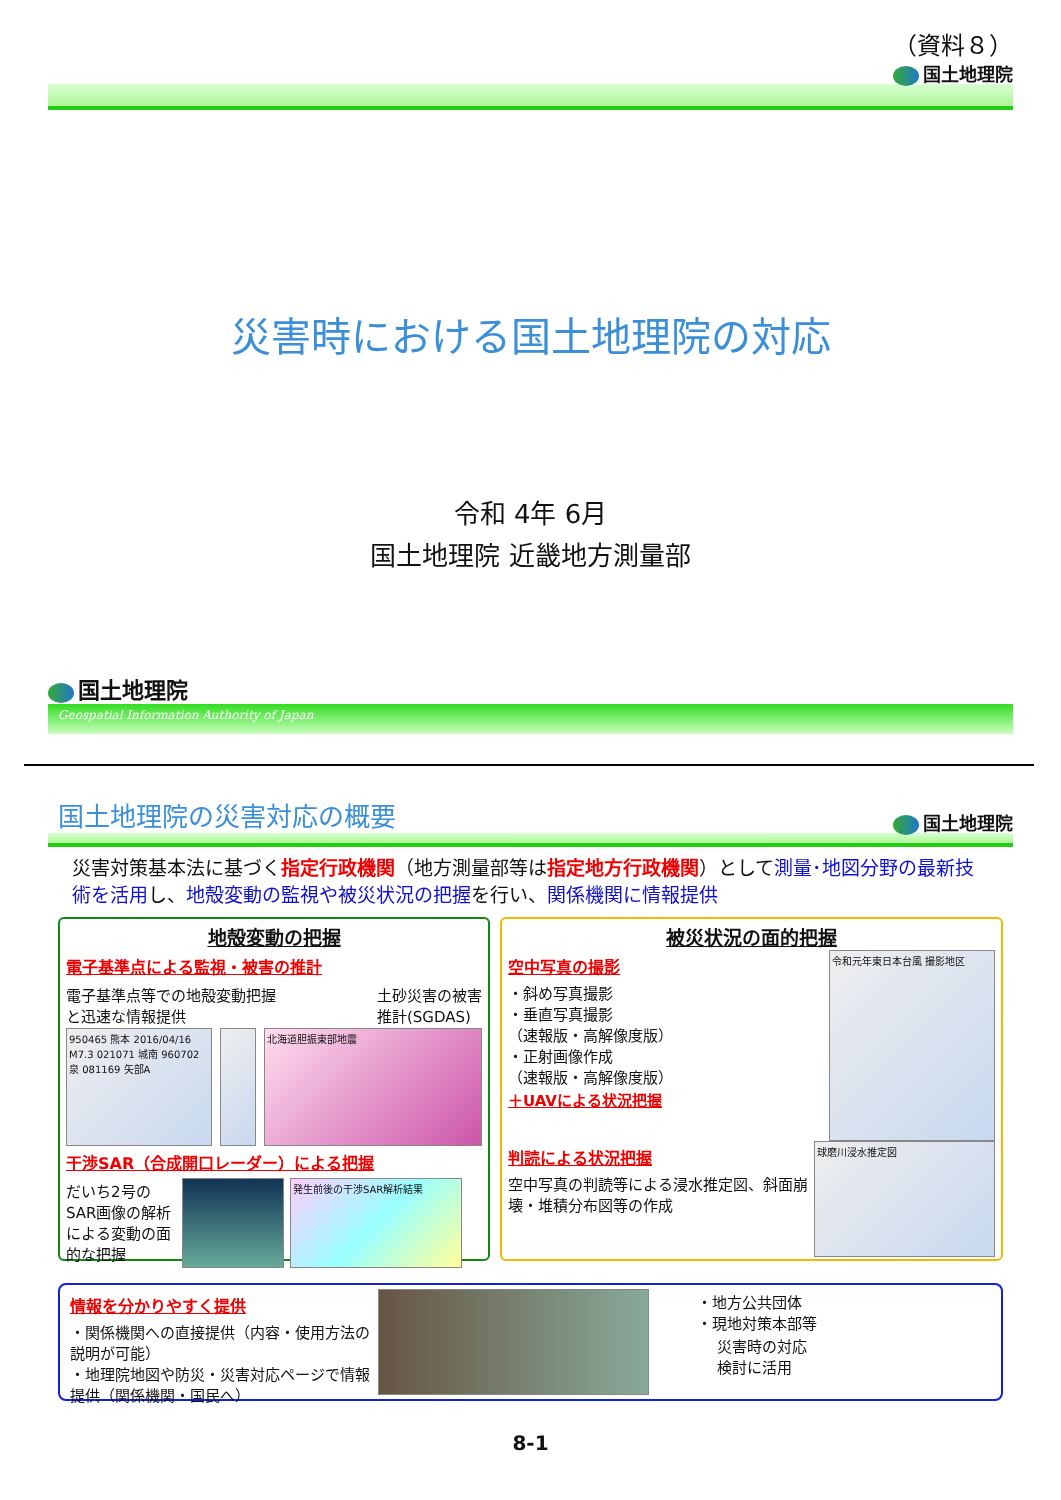（資料８）
国土地理院
災害時における国土地理院の対応
令和 4年 6月
国土地理院 近畿地方測量部
国土地理院
Geospatial Information Authority of Japan
国土地理院の災害対応の概要
国土地理院
災害対策基本法に基づく指定行政機関（地方測量部等は指定地方行政機関）として測量･地図分野の最新技術を活用し、地殻変動の監視や被災状況の把握を行い、関係機関に情報提供
地殻変動の把握
電子基準点による監視・被害の推計
電子基準点等での地殻変動把握
と迅速な情報提供
土砂災害の被害
推計(SGDAS)
950465 熊本 2016/04/16 M7.3 021071 城南 960702 泉 081169 矢部A
北海道胆振東部地震
干渉SAR（合成開口レーダー）による把握
だいち2号のSAR画像の解析による変動の面的な把握
発生前後の干渉SAR解析結果
被災状況の面的把握
空中写真の撮影
・斜め写真撮影
・垂直写真撮影
（速報版・高解像度版）
・正射画像作成
（速報版・高解像度版）
＋UAVによる状況把握
令和元年東日本台風 撮影地区
判読による状況把握
空中写真の判読等による浸水推定図、斜面崩壊・堆積分布図等の作成
球磨川浸水推定図
情報を分かりやすく提供
・関係機関への直接提供（内容・使用方法の説明が可能）
・地理院地図や防災・災害対応ページで情報提供（関係機関・国民へ）
・地方公共団体
・現地対策本部等
災害時の対応
検討に活用
8-1